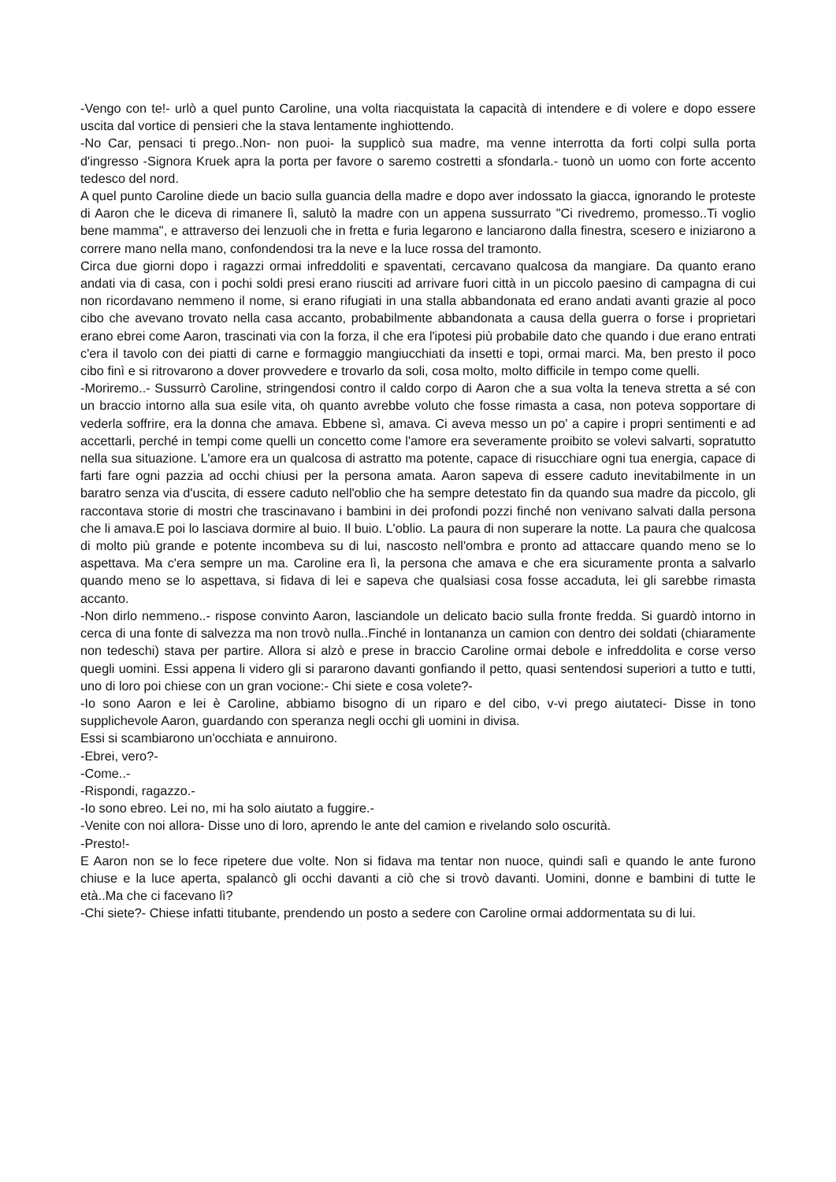-Vengo con te!- urlò a quel punto Caroline, una volta riacquistata la capacità di intendere e di volere e dopo essere uscita dal vortice di pensieri che la stava lentamente inghiottendo.
-No Car, pensaci ti prego..Non- non puoi- la supplicò sua madre, ma venne interrotta da forti colpi sulla porta d'ingresso -Signora Kruek apra la porta per favore o saremo costretti a sfondarla.- tuonò un uomo con forte accento tedesco del nord.
A quel punto Caroline diede un bacio sulla guancia della madre e dopo aver indossato la giacca, ignorando le proteste di Aaron che le diceva di rimanere lì, salutò la madre con un appena sussurrato "Ci rivedremo, promesso..Ti voglio bene mamma", e attraverso dei lenzuoli che in fretta e furia legarono e lanciarono dalla finestra, scesero e iniziarono a correre mano nella mano, confondendosi tra la neve e la luce rossa del tramonto.
Circa due giorni dopo i ragazzi ormai infreddoliti e spaventati, cercavano qualcosa da mangiare. Da quanto erano andati via di casa, con i pochi soldi presi erano riusciti ad arrivare fuori città in un piccolo paesino di campagna di cui non ricordavano nemmeno il nome, si erano rifugiati in una stalla abbandonata ed erano andati avanti grazie al poco cibo che avevano trovato nella casa accanto, probabilmente abbandonata a causa della guerra o forse i proprietari erano ebrei come Aaron, trascinati via con la forza, il che era l'ipotesi più probabile dato che quando i due erano entrati c'era il tavolo con dei piatti di carne e formaggio mangiucchiati da insetti e topi, ormai marci. Ma, ben presto il poco cibo finì e si ritrovarono a dover provvedere e trovarlo da soli, cosa molto, molto difficile in tempo come quelli.
-Moriremo..- Sussurrò Caroline, stringendosi contro il caldo corpo di Aaron che a sua volta la teneva stretta a sé con un braccio intorno alla sua esile vita, oh quanto avrebbe voluto che fosse rimasta a casa, non poteva sopportare di vederla soffrire, era la donna che amava. Ebbene sì, amava. Ci aveva messo un po' a capire i propri sentimenti e ad accettarli, perché in tempi come quelli un concetto come l'amore era severamente proibito se volevi salvarti, sopratutto nella sua situazione. L'amore era un qualcosa di astratto ma potente, capace di risucchiare ogni tua energia, capace di farti fare ogni pazzia ad occhi chiusi per la persona amata. Aaron sapeva di essere caduto inevitabilmente in un baratro senza via d'uscita, di essere caduto nell'oblio che ha sempre detestato fin da quando sua madre da piccolo, gli raccontava storie di mostri che trascinavano i bambini in dei profondi pozzi finché non venivano salvati dalla persona che li amava.E poi lo lasciava dormire al buio. Il buio. L'oblio. La paura di non superare la notte. La paura che qualcosa di molto più grande e potente incombeva su di lui, nascosto nell'ombra e pronto ad attaccare quando meno se lo aspettava. Ma c'era sempre un ma. Caroline era lì, la persona che amava e che era sicuramente pronta a salvarlo quando meno se lo aspettava, si fidava di lei e sapeva che qualsiasi cosa fosse accaduta, lei gli sarebbe rimasta accanto.
-Non dirlo nemmeno..- rispose convinto Aaron, lasciandole un delicato bacio sulla fronte fredda. Si guardò intorno in cerca di una fonte di salvezza ma non trovò nulla..Finché in lontananza un camion con dentro dei soldati (chiaramente non tedeschi) stava per partire. Allora si alzò e prese in braccio Caroline ormai debole e infreddolita e corse verso quegli uomini. Essi appena li videro gli si pararono davanti gonfiando il petto, quasi sentendosi superiori a tutto e tutti, uno di loro poi chiese con un gran vocione:- Chi siete e cosa volete?-
-Io sono Aaron e lei è Caroline, abbiamo bisogno di un riparo e del cibo, v-vi prego aiutateci- Disse in tono supplichevole Aaron, guardando con speranza negli occhi gli uomini in divisa.
Essi si scambiarono un'occhiata e annuirono.
-Ebrei, vero?-
-Come..-
-Rispondi, ragazzo.-
-Io sono ebreo. Lei no, mi ha solo aiutato a fuggire.-
-Venite con noi allora- Disse uno di loro, aprendo le ante del camion e rivelando solo oscurità.
-Presto!-
E Aaron non se lo fece ripetere due volte. Non si fidava ma tentar non nuoce, quindi salì e quando le ante furono chiuse e la luce aperta, spalancò gli occhi davanti a ciò che si trovò davanti. Uomini, donne e bambini di tutte le età..Ma che ci facevano lì?
-Chi siete?- Chiese infatti titubante, prendendo un posto a sedere con Caroline ormai addormentata su di lui.